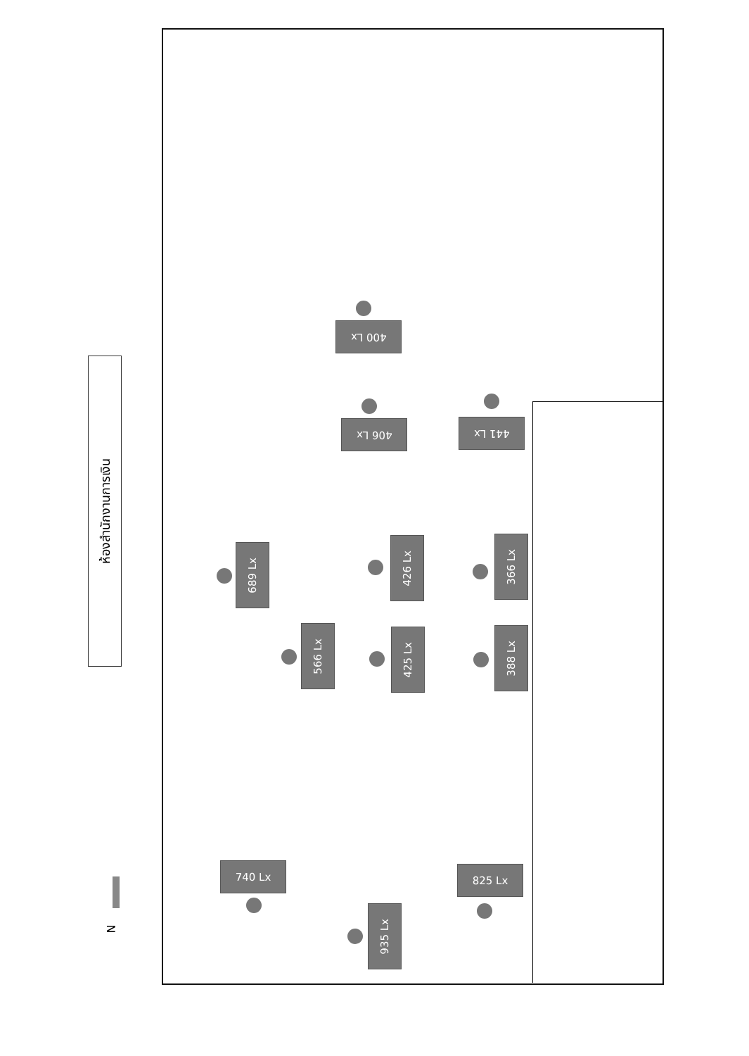ห้องสำนักงานการเงิน
N
400 Lx
406 Lx 441 Lx
689 Lx
426 Lx
366 Lx
566 Lx
425 Lx
388 Lx
740 Lx 825 Lx
935 Lx